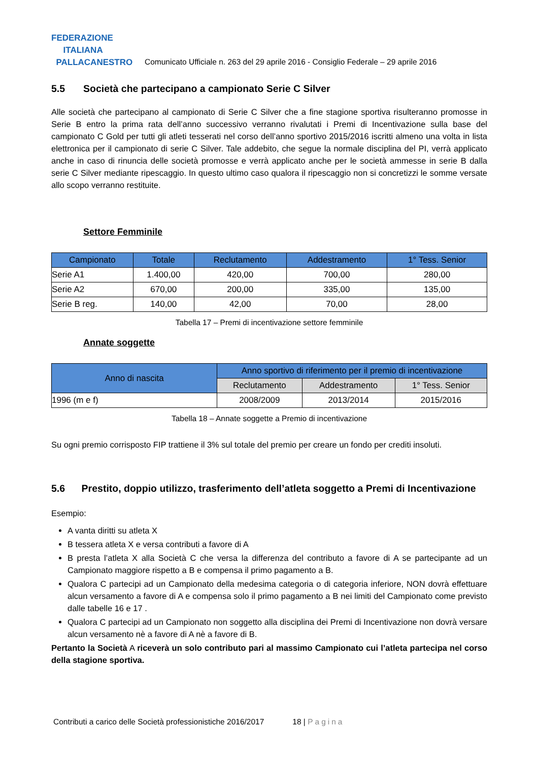FEDERAZIONE
ITALIANA
PALLACANESTRO
Comunicato Ufficiale n. 263 del 29 aprile 2016 - Consiglio Federale – 29 aprile 2016
5.5 Società che partecipano a campionato Serie C Silver
Alle società che partecipano al campionato di Serie C Silver che a fine stagione sportiva risulteranno promosse in Serie B entro la prima rata dell’anno successivo verranno rivalutati i Premi di Incentivazione sulla base del campionato C Gold per tutti gli atleti tesserati nel corso dell’anno sportivo 2015/2016 iscritti almeno una volta in lista elettronica per il campionato di serie C Silver. Tale addebito, che segue la normale disciplina del PI, verrà applicato anche in caso di rinuncia delle società promosse e verrà applicato anche per le società ammesse in serie B dalla serie C Silver mediante ripescaggio. In questo ultimo caso qualora il ripescaggio non si concretizzi le somme versate allo scopo verranno restituite.
Settore Femminile
| Campionato | Totale | Reclutamento | Addestramento | 1° Tess. Senior |
| --- | --- | --- | --- | --- |
| Serie A1 | 1.400,00 | 420,00 | 700,00 | 280,00 |
| Serie A2 | 670,00 | 200,00 | 335,00 | 135,00 |
| Serie B reg. | 140,00 | 42,00 | 70,00 | 28,00 |
Tabella 17 – Premi di incentivazione settore femminile
Annate soggette
| Anno di nascita | Anno sportivo di riferimento per il premio di incentivazione | | |
| --- | --- | --- | --- |
| | Reclutamento | Addestramento | 1° Tess. Senior |
| 1996 (m e f) | 2008/2009 | 2013/2014 | 2015/2016 |
Tabella 18 – Annate soggette a Premio di incentivazione
Su ogni premio corrisposto FIP trattiene il 3% sul totale del premio per creare un fondo per crediti insoluti.
5.6 Prestito, doppio utilizzo, trasferimento dell’atleta soggetto a Premi di Incentivazione
Esempio:
A vanta diritti su atleta X
B tessera atleta X e versa contributi a favore di A
B presta l’atleta X alla Società C che versa la differenza del contributo a favore di A se partecipante ad un Campionato maggiore rispetto a B e compensa il primo pagamento a B.
Qualora C partecipi ad un Campionato della medesima categoria o di categoria inferiore, NON dovrà effettuare alcun versamento a favore di A e compensa solo il primo pagamento a B nei limiti del Campionato come previsto dalle tabelle 16 e 17 .
Qualora C partecipi ad un Campionato non soggetto alla disciplina dei Premi di Incentivazione non dovrà versare alcun versamento nè a favore di A nè a favore di B.
Pertanto la Società A riceverà un solo contributo pari al massimo Campionato cui l’atleta partecipa nel corso della stagione sportiva.
Contributi a carico delle Società professionistiche 2016/2017 18 | Pagina